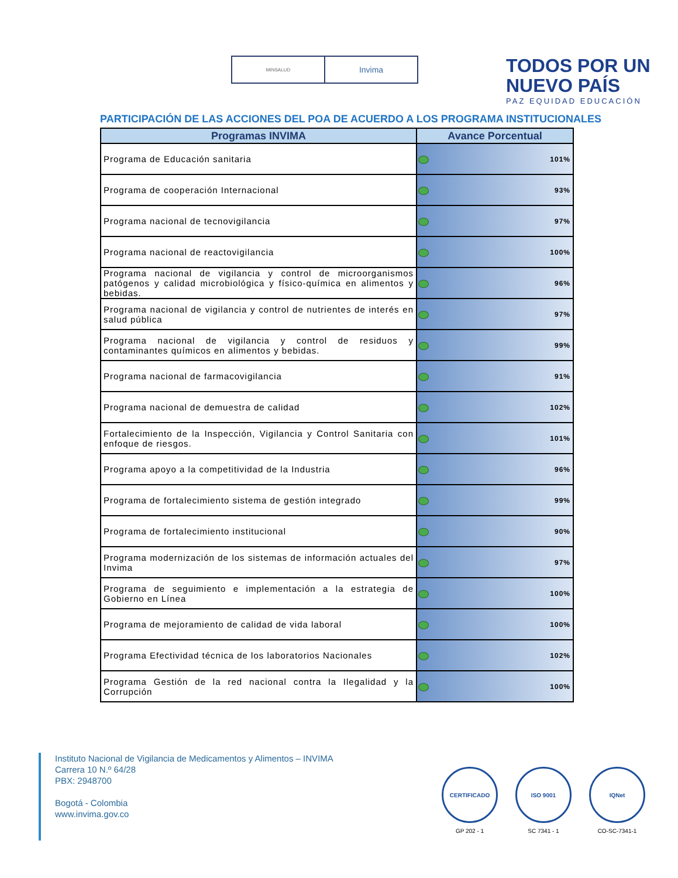MINSALUD
Invima
TODOS POR UN
NUEVO PAÍS
PAZ EQUIDAD EDUCACIÓN
PARTICIPACIÓN DE LAS ACCIONES DEL POA DE ACUERDO A LOS PROGRAMA INSTITUCIONALES
| Programas INVIMA | Avance Porcentual |
| --- | --- |
| Programa de Educación sanitaria | 101% |
| Programa de cooperación Internacional | 93% |
| Programa nacional de tecnovigilancia | 97% |
| Programa nacional de reactovigilancia | 100% |
| Programa nacional de vigilancia y control de microorganismos patógenos y calidad microbiológica y físico-química en alimentos y bebidas. | 96% |
| Programa nacional de vigilancia y control de nutrientes de interés en salud pública | 97% |
| Programa nacional de vigilancia y control de residuos y contaminantes químicos en alimentos y bebidas. | 99% |
| Programa nacional de farmacovigilancia | 91% |
| Programa nacional de demuestra de calidad | 102% |
| Fortalecimiento de la Inspección, Vigilancia y Control Sanitaria con enfoque de riesgos. | 101% |
| Programa apoyo a la competitividad de la Industria | 96% |
| Programa de fortalecimiento sistema de gestión integrado | 99% |
| Programa de fortalecimiento institucional | 90% |
| Programa modernización de los sistemas de información actuales del Invima | 97% |
| Programa de seguimiento e implementación a la estrategia de Gobierno en Línea | 100% |
| Programa de mejoramiento de calidad de vida laboral | 100% |
| Programa Efectividad técnica de los laboratorios Nacionales | 102% |
| Programa Gestión de la red nacional contra la Ilegalidad y la Corrupción | 100% |
Instituto Nacional de Vigilancia de Medicamentos y Alimentos – INVIMA
Carrera 10 N.º 64/28
PBX: 2948700
Bogotá - Colombia
www.invima.gov.co
CERTIFICADO
GP 202 - 1
ISO 9001
SC 7341 - 1
IQNet
CO-SC-7341-1